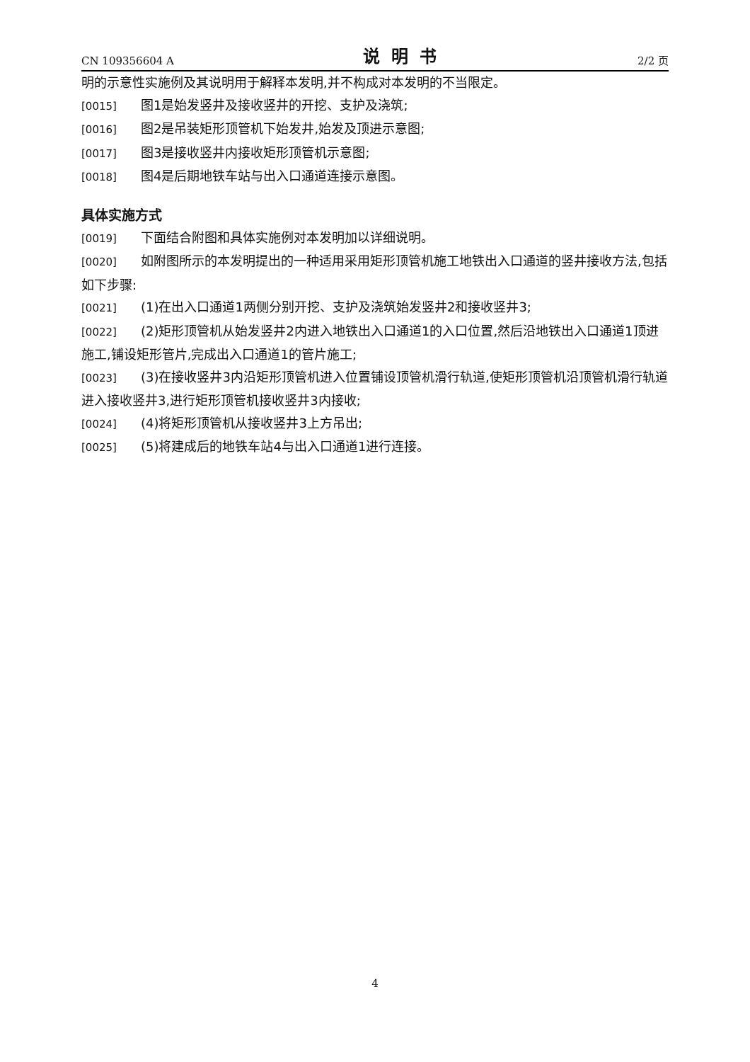CN 109356604 A 说明书 2/2 页
明的示意性实施例及其说明用于解释本发明,并不构成对本发明的不当限定。
[0015] 图1是始发竖井及接收竖井的开挖、支护及浇筑;
[0016] 图2是吊装矩形顶管机下始发井,始发及顶进示意图;
[0017] 图3是接收竖井内接收矩形顶管机示意图;
[0018] 图4是后期地铁车站与出入口通道连接示意图。
具体实施方式
[0019] 下面结合附图和具体实施例对本发明加以详细说明。
[0020] 如附图所示的本发明提出的一种适用采用矩形顶管机施工地铁出入口通道的竖井接收方法,包括如下步骤:
[0021] (1)在出入口通道1两侧分别开挖、支护及浇筑始发竖井2和接收竖井3;
[0022] (2)矩形顶管机从始发竖井2内进入地铁出入口通道1的入口位置,然后沿地铁出入口通道1顶进施工,铺设矩形管片,完成出入口通道1的管片施工;
[0023] (3)在接收竖井3内沿矩形顶管机进入位置铺设顶管机滑行轨道,使矩形顶管机沿顶管机滑行轨道进入接收竖井3,进行矩形顶管机接收竖井3内接收;
[0024] (4)将矩形顶管机从接收竖井3上方吊出;
[0025] (5)将建成后的地铁车站4与出入口通道1进行连接。
4